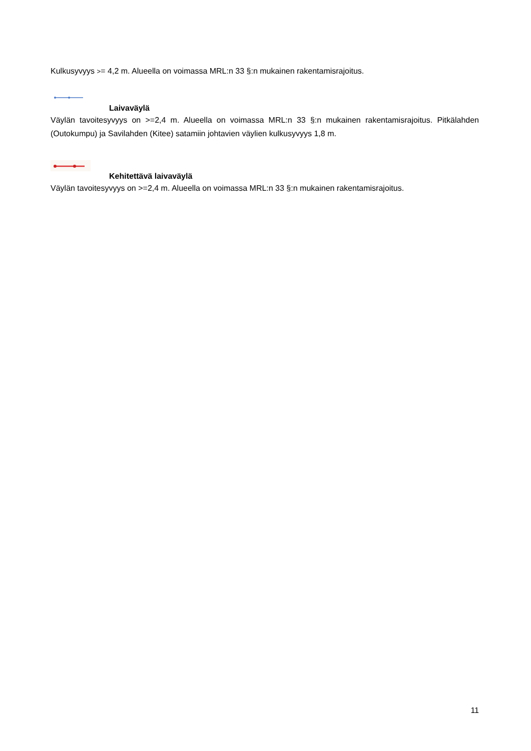Kulkusyvyys >= 4,2 m. Alueella on voimassa MRL:n 33 §:n mukainen rakentamisrajoitus.
Laivaväylä
Väylän tavoitesyvyys on >=2,4 m. Alueella on voimassa MRL:n 33 §:n mukainen rakentamisrajoitus. Pitkälahden (Outokumpu) ja Savilahden (Kitee) satamiin johtavien väylien kulkusyvyys 1,8 m.
Kehitettävä laivaväylä
Väylän tavoitesyvyys on >=2,4 m. Alueella on voimassa MRL:n 33 §:n mukainen rakentamisrajoitus.
11